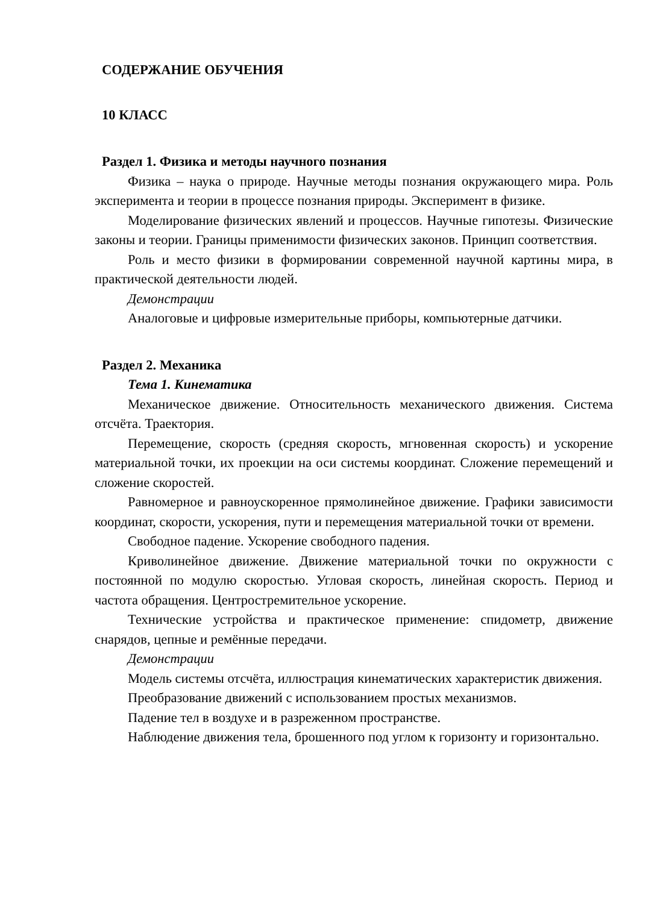СОДЕРЖАНИЕ ОБУЧЕНИЯ
10 КЛАСС
Раздел 1. Физика и методы научного познания
Физика – наука о природе. Научные методы познания окружающего мира. Роль эксперимента и теории в процессе познания природы. Эксперимент в физике.
Моделирование физических явлений и процессов. Научные гипотезы. Физические законы и теории. Границы применимости физических законов. Принцип соответствия.
Роль и место физики в формировании современной научной картины мира, в практической деятельности людей.
Демонстрации
Аналоговые и цифровые измерительные приборы, компьютерные датчики.
Раздел 2. Механика
Тема 1. Кинематика
Механическое движение. Относительность механического движения. Система отсчёта. Траектория.
Перемещение, скорость (средняя скорость, мгновенная скорость) и ускорение материальной точки, их проекции на оси системы координат. Сложение перемещений и сложение скоростей.
Равномерное и равноускоренное прямолинейное движение. Графики зависимости координат, скорости, ускорения, пути и перемещения материальной точки от времени.
Свободное падение. Ускорение свободного падения.
Криволинейное движение. Движение материальной точки по окружности с постоянной по модулю скоростью. Угловая скорость, линейная скорость. Период и частота обращения. Центростремительное ускорение.
Технические устройства и практическое применение: спидометр, движение снарядов, цепные и ремённые передачи.
Демонстрации
Модель системы отсчёта, иллюстрация кинематических характеристик движения.
Преобразование движений с использованием простых механизмов.
Падение тел в воздухе и в разреженном пространстве.
Наблюдение движения тела, брошенного под углом к горизонту и горизонтально.